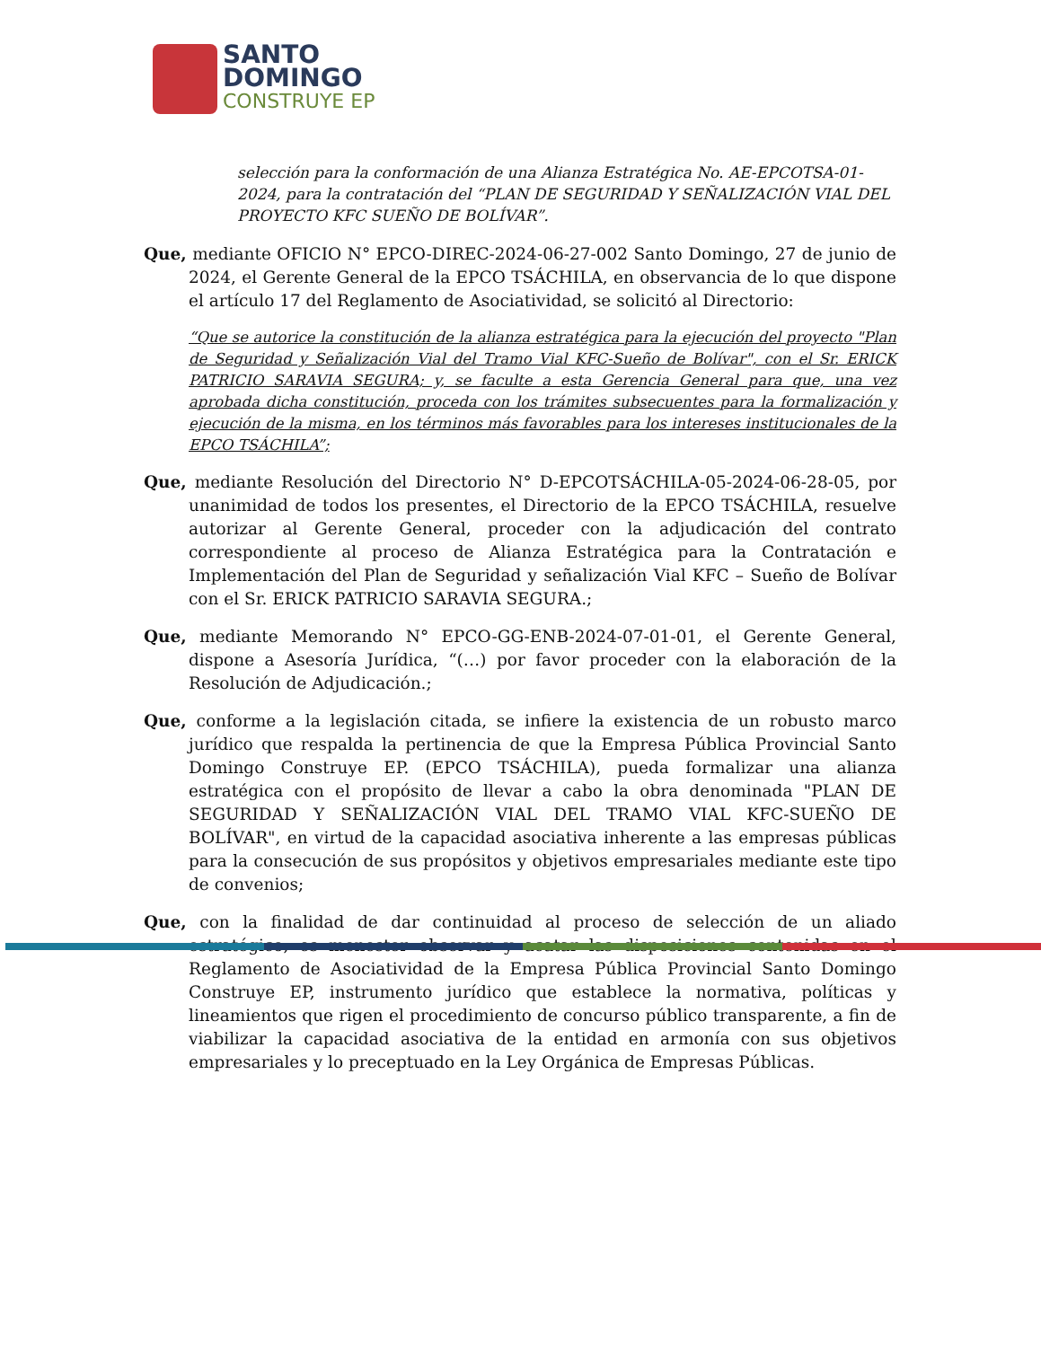SANTO
DOMINGO
CONSTRUYE EP
selección para la conformación de una Alianza Estratégica No. AE-EPCOTSA-01-2024, para la contratación del “PLAN DE SEGURIDAD Y SEÑALIZACIÓN VIAL DEL PROYECTO KFC SUEÑO DE BOLÍVAR”.
Que, mediante OFICIO N° EPCO-DIREC-2024-06-27-002 Santo Domingo, 27 de junio de 2024, el Gerente General de la EPCO TSÁCHILA, en observancia de lo que dispone el artículo 17 del Reglamento de Asociatividad, se solicitó al Directorio:
“Que se autorice la constitución de la alianza estratégica para la ejecución del proyecto "Plan de Seguridad y Señalización Vial del Tramo Vial KFC-Sueño de Bolívar", con el Sr. ERICK PATRICIO SARAVIA SEGURA; y, se faculte a esta Gerencia General para que, una vez aprobada dicha constitución, proceda con los trámites subsecuentes para la formalización y ejecución de la misma, en los términos más favorables para los intereses institucionales de la EPCO TSÁCHILA”;
Que, mediante Resolución del Directorio N° D-EPCOTSÁCHILA-05-2024-06-28-05, por unanimidad de todos los presentes, el Directorio de la EPCO TSÁCHILA, resuelve autorizar al Gerente General, proceder con la adjudicación del contrato correspondiente al proceso de Alianza Estratégica para la Contratación e Implementación del Plan de Seguridad y señalización Vial KFC – Sueño de Bolívar con el Sr. ERICK PATRICIO SARAVIA SEGURA.;
Que, mediante Memorando N° EPCO-GG-ENB-2024-07-01-01, el Gerente General, dispone a Asesoría Jurídica, “(…) por favor proceder con la elaboración de la Resolución de Adjudicación.;
Que, conforme a la legislación citada, se infiere la existencia de un robusto marco jurídico que respalda la pertinencia de que la Empresa Pública Provincial Santo Domingo Construye EP. (EPCO TSÁCHILA), pueda formalizar una alianza estratégica con el propósito de llevar a cabo la obra denominada "PLAN DE SEGURIDAD Y SEÑALIZACIÓN VIAL DEL TRAMO VIAL KFC-SUEÑO DE BOLÍVAR", en virtud de la capacidad asociativa inherente a las empresas públicas para la consecución de sus propósitos y objetivos empresariales mediante este tipo de convenios;
Que, con la finalidad de dar continuidad al proceso de selección de un aliado estratégico, es menester observar y acatar las disposiciones contenidas en el Reglamento de Asociatividad de la Empresa Pública Provincial Santo Domingo Construye EP, instrumento jurídico que establece la normativa, políticas y lineamientos que rigen el procedimiento de concurso público transparente, a fin de viabilizar la capacidad asociativa de la entidad en armonía con sus objetivos empresariales y lo preceptuado en la Ley Orgánica de Empresas Públicas.